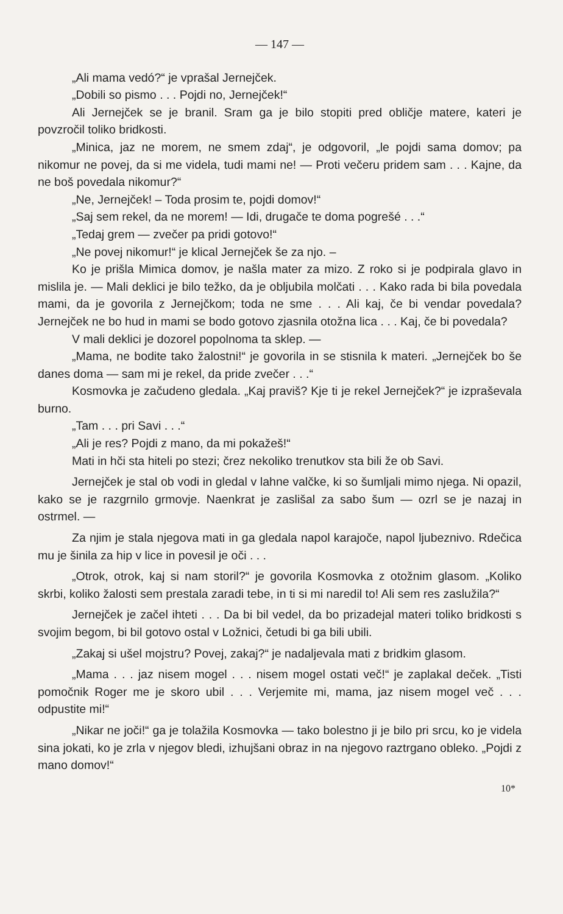— 147 —
„Ali mama vedó?“ je vprašal Jernejček.
„Dobili so pismo . . . Pojdi no, Jernejček!“
Ali Jernejček se je branil. Sram ga je bilo stopiti pred obličje matere, kateri je povzročil toliko bridkosti.
„Minica, jaz ne morem, ne smem zdaj“, je odgovoril, „le pojdi sama domov; pa nikomur ne povej, da si me videla, tudi mami ne! — Proti večeru pridem sam . . . Kajne, da ne boš povedala nikomur?“
„Ne, Jernejček! – Toda prosim te, pojdi domov!“
„Saj sem rekel, da ne morem! — Idi, drugače te doma pogrešé . . .“
„Tedaj grem — zvečer pa pridi gotovo!“
„Ne povej nikomur!“ je klical Jernejček še za njo. –
Ko je prišla Mimica domov, je našla mater za mizo. Z roko si je podpirala glavo in mislila je. — Mali deklici je bilo težko, da je obljubila molčati . . . Kako rada bi bila povedala mami, da je govorila z Jernejčkom; toda ne sme . . . Ali kaj, če bi vendar povedala? Jernejček ne bo hud in mami se bodo gotovo zjasnila otožna lica . . . Kaj, če bi povedala?
V mali deklici je dozorel popolnoma ta sklep. —
„Mama, ne bodite tako žalostni!“ je govorila in se stisnila k materi. „Jernejček bo še danes doma — sam mi je rekel, da pride zvečer . . .“
Kosmovka je začudeno gledala. „Kaj praviš? Kje ti je rekel Jernejček?“ je izpraševala burno.
„Tam . . . pri Savi . . .“
„Ali je res? Pojdi z mano, da mi pokažeš!“
Mati in hči sta hiteli po stezi; črez nekoliko trenutkov sta bili že ob Savi.
Jernejček je stal ob vodi in gledal v lahne valčke, ki so šumljali mimo njega. Ni opazil, kako se je razgrnilo grmovje. Naenkrat je zaslišal za sabo šum — ozrl se je nazaj in ostrmel. —
Za njim je stala njegova mati in ga gledala napol karajoče, napol ljubeznivo. Rdečica mu je šinila za hip v lice in povesil je oči . . .
„Otrok, otrok, kaj si nam storil?“ je govorila Kosmovka z otožnim glasom. „Koliko skrbi, koliko žalosti sem prestala zaradi tebe, in ti si mi naredil to! Ali sem res zaslužila?“
Jernejček je začel ihteti . . . Da bi bil vedel, da bo prizadejal materi toliko bridkosti s svojim begom, bi bil gotovo ostal v Ložnici, četudi bi ga bili ubili.
„Zakaj si ušel mojstru? Povej, zakaj?“ je nadaljevala mati z bridkim glasom.
„Mama . . . jaz nisem mogel . . . nisem mogel ostati več!“ je zaplakal deček. „Tisti pomočnik Roger me je skoro ubil . . . Verjemite mi, mama, jaz nisem mogel več . . . odpustite mi!“
„Nikar ne joči!“ ga je tolažila Kosmovka — tako bolestno ji je bilo pri srcu, ko je videla sina jokati, ko je zrla v njegov bledi, izhujšani obraz in na njegovo raztrgano obleko. „Pojdi z mano domov!“
10*